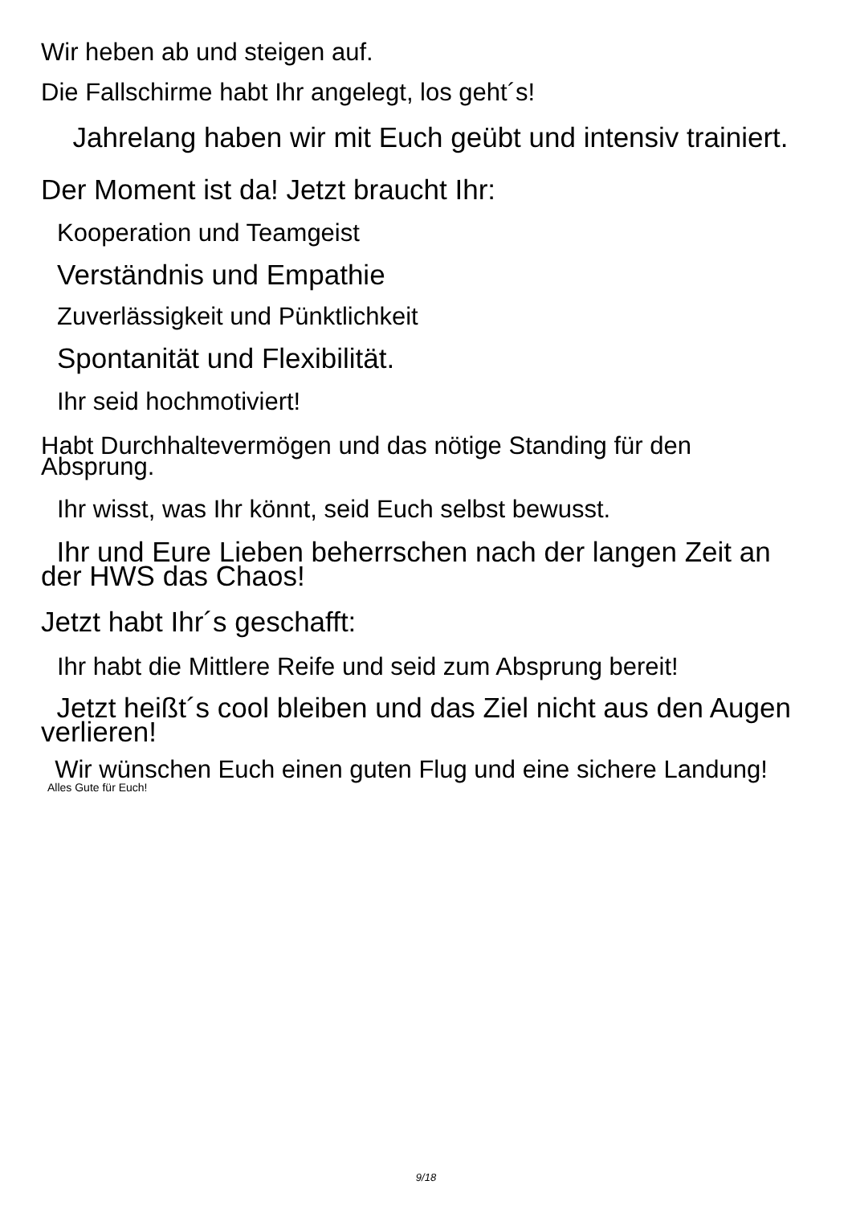Wir heben ab und steigen auf.
Die Fallschirme habt Ihr angelegt, los geht´s!
Jahrelang haben wir mit Euch geübt und intensiv trainiert.
Der Moment ist da! Jetzt braucht Ihr:
Kooperation und Teamgeist
Verständnis und Empathie
Zuverlässigkeit und Pünktlichkeit
Spontanität und Flexibilität.
Ihr seid hochmotiviert!
Habt Durchhaltevermögen und das nötige Standing für den Absprung.
Ihr wisst, was Ihr könnt, seid Euch selbst bewusst.
Ihr und Eure Lieben beherrschen nach der langen Zeit an der HWS das Chaos!
Jetzt habt Ihr´s geschafft:
Ihr habt die Mittlere Reife und seid zum Absprung bereit!
Jetzt heißt´s cool bleiben und das Ziel nicht aus den Augen verlieren!
Wir wünschen Euch einen guten Flug und eine sichere Landung!
Alles Gute für Euch!
9/18